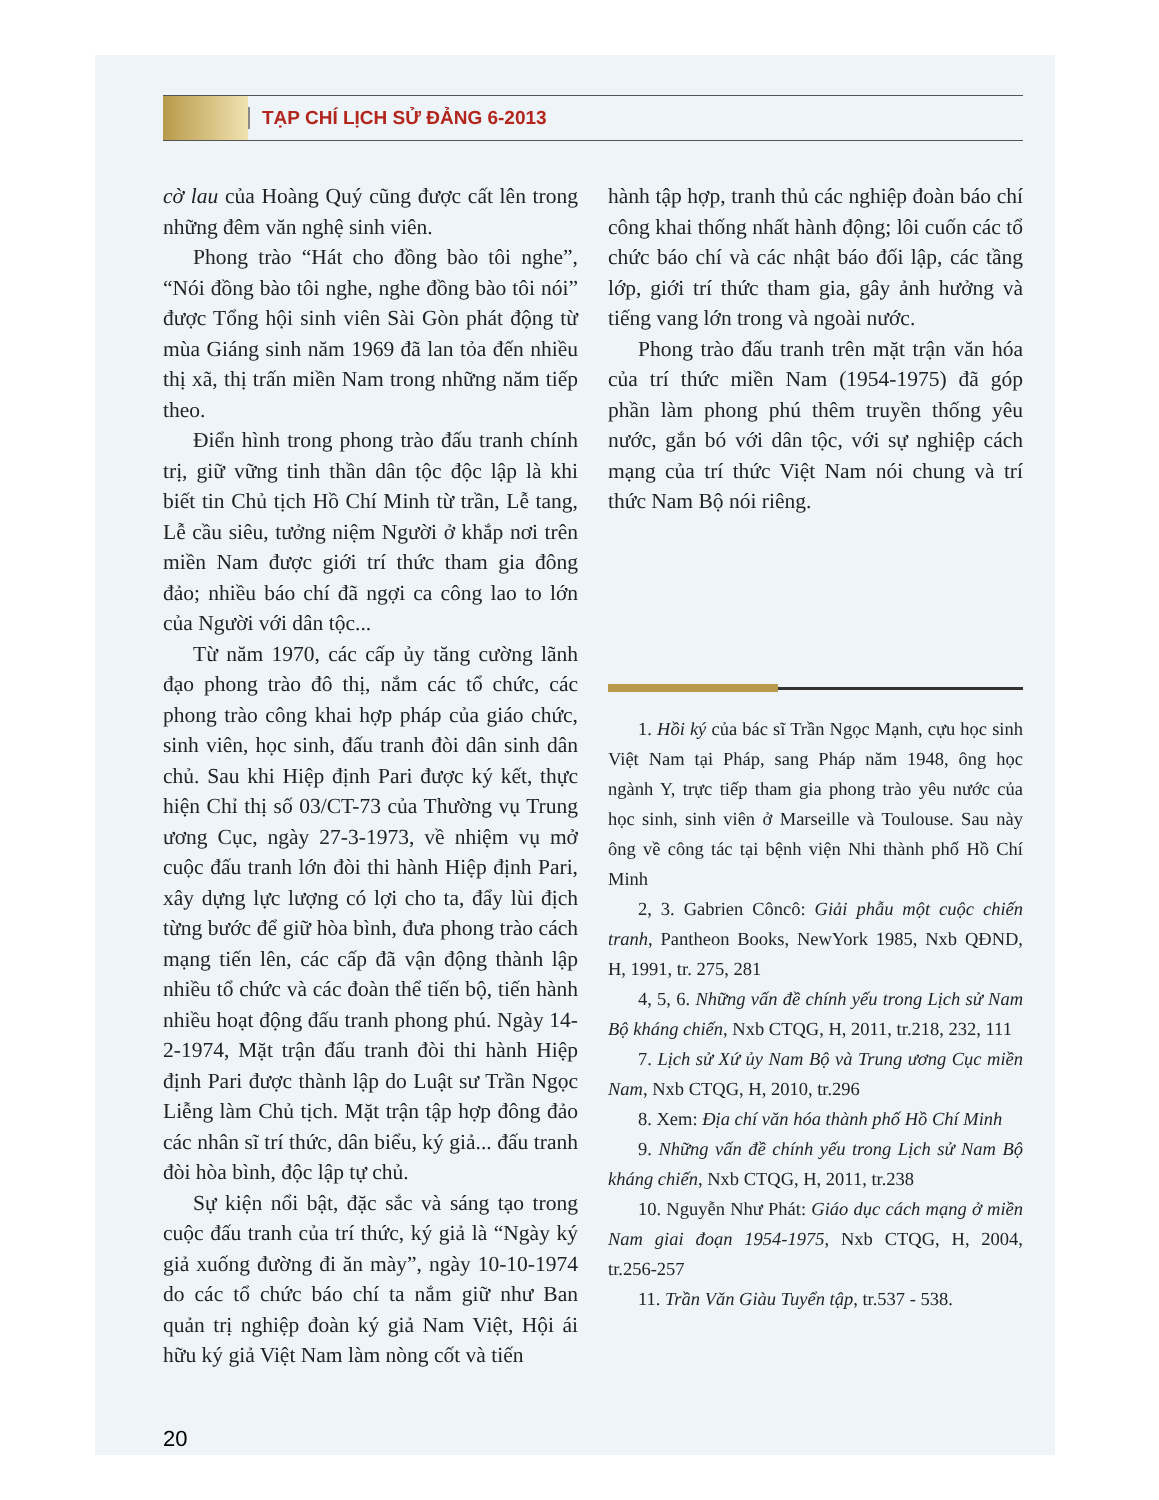TẠP CHÍ LỊCH SỬ ĐẢNG 6-2013
cờ lau của Hoàng Quý cũng được cất lên trong những đêm văn nghệ sinh viên.
Phong trào “Hát cho đồng bào tôi nghe”, “Nói đồng bào tôi nghe, nghe đồng bào tôi nói” được Tổng hội sinh viên Sài Gòn phát động từ mùa Giáng sinh năm 1969 đã lan tỏa đến nhiều thị xã, thị trấn miền Nam trong những năm tiếp theo.
Điển hình trong phong trào đấu tranh chính trị, giữ vững tinh thần dân tộc độc lập là khi biết tin Chủ tịch Hồ Chí Minh từ trần, Lễ tang, Lễ cầu siêu, tưởng niệm Người ở khắp nơi trên miền Nam được giới trí thức tham gia đông đảo; nhiều báo chí đã ngợi ca công lao to lớn của Người với dân tộc...
Từ năm 1970, các cấp ủy tăng cường lãnh đạo phong trào đô thị, nắm các tổ chức, các phong trào công khai hợp pháp của giáo chức, sinh viên, học sinh, đấu tranh đòi dân sinh dân chủ. Sau khi Hiệp định Pari được ký kết, thực hiện Chỉ thị số 03/CT-73 của Thường vụ Trung ương Cục, ngày 27-3-1973, về nhiệm vụ mở cuộc đấu tranh lớn đòi thi hành Hiệp định Pari, xây dựng lực lượng có lợi cho ta, đẩy lùi địch từng bước để giữ hòa bình, đưa phong trào cách mạng tiến lên, các cấp đã vận động thành lập nhiều tổ chức và các đoàn thể tiến bộ, tiến hành nhiều hoạt động đấu tranh phong phú. Ngày 14-2-1974, Mặt trận đấu tranh đòi thi hành Hiệp định Pari được thành lập do Luật sư Trần Ngọc Liễng làm Chủ tịch. Mặt trận tập hợp đông đảo các nhân sĩ trí thức, dân biểu, ký giả... đấu tranh đòi hòa bình, độc lập tự chủ.
Sự kiện nổi bật, đặc sắc và sáng tạo trong cuộc đấu tranh của trí thức, ký giả là “Ngày ký giả xuống đường đi ăn mày”, ngày 10-10-1974 do các tổ chức báo chí ta nắm giữ như Ban quản trị nghiệp đoàn ký giả Nam Việt, Hội ái hữu ký giả Việt Nam làm nòng cốt và tiến
hành tập hợp, tranh thủ các nghiệp đoàn báo chí công khai thống nhất hành động; lôi cuốn các tổ chức báo chí và các nhật báo đối lập, các tầng lớp, giới trí thức tham gia, gây ảnh hưởng và tiếng vang lớn trong và ngoài nước.
Phong trào đấu tranh trên mặt trận văn hóa của trí thức miền Nam (1954-1975) đã góp phần làm phong phú thêm truyền thống yêu nước, gắn bó với dân tộc, với sự nghiệp cách mạng của trí thức Việt Nam nói chung và trí thức Nam Bộ nói riêng.
1. Hồi ký của bác sĩ Trần Ngọc Mạnh, cựu học sinh Việt Nam tại Pháp, sang Pháp năm 1948, ông học ngành Y, trực tiếp tham gia phong trào yêu nước của học sinh, sinh viên ở Marseille và Toulouse. Sau này ông về công tác tại bệnh viện Nhi thành phố Hồ Chí Minh
2, 3. Gabrien Côncô: Giải phẫu một cuộc chiến tranh, Pantheon Books, NewYork 1985, Nxb QĐND, H, 1991, tr. 275, 281
4, 5, 6. Những vấn đề chính yếu trong Lịch sử Nam Bộ kháng chiến, Nxb CTQG, H, 2011, tr.218, 232, 111
7. Lịch sử Xứ ủy Nam Bộ và Trung ương Cục miền Nam, Nxb CTQG, H, 2010, tr.296
8. Xem: Địa chí văn hóa thành phố Hồ Chí Minh
9. Những vấn đề chính yếu trong Lịch sử Nam Bộ kháng chiến, Nxb CTQG, H, 2011, tr.238
10. Nguyễn Như Phát: Giáo dục cách mạng ở miền Nam giai đoạn 1954-1975, Nxb CTQG, H, 2004, tr.256-257
11. Trần Văn Giàu Tuyển tập, tr.537 - 538.
20